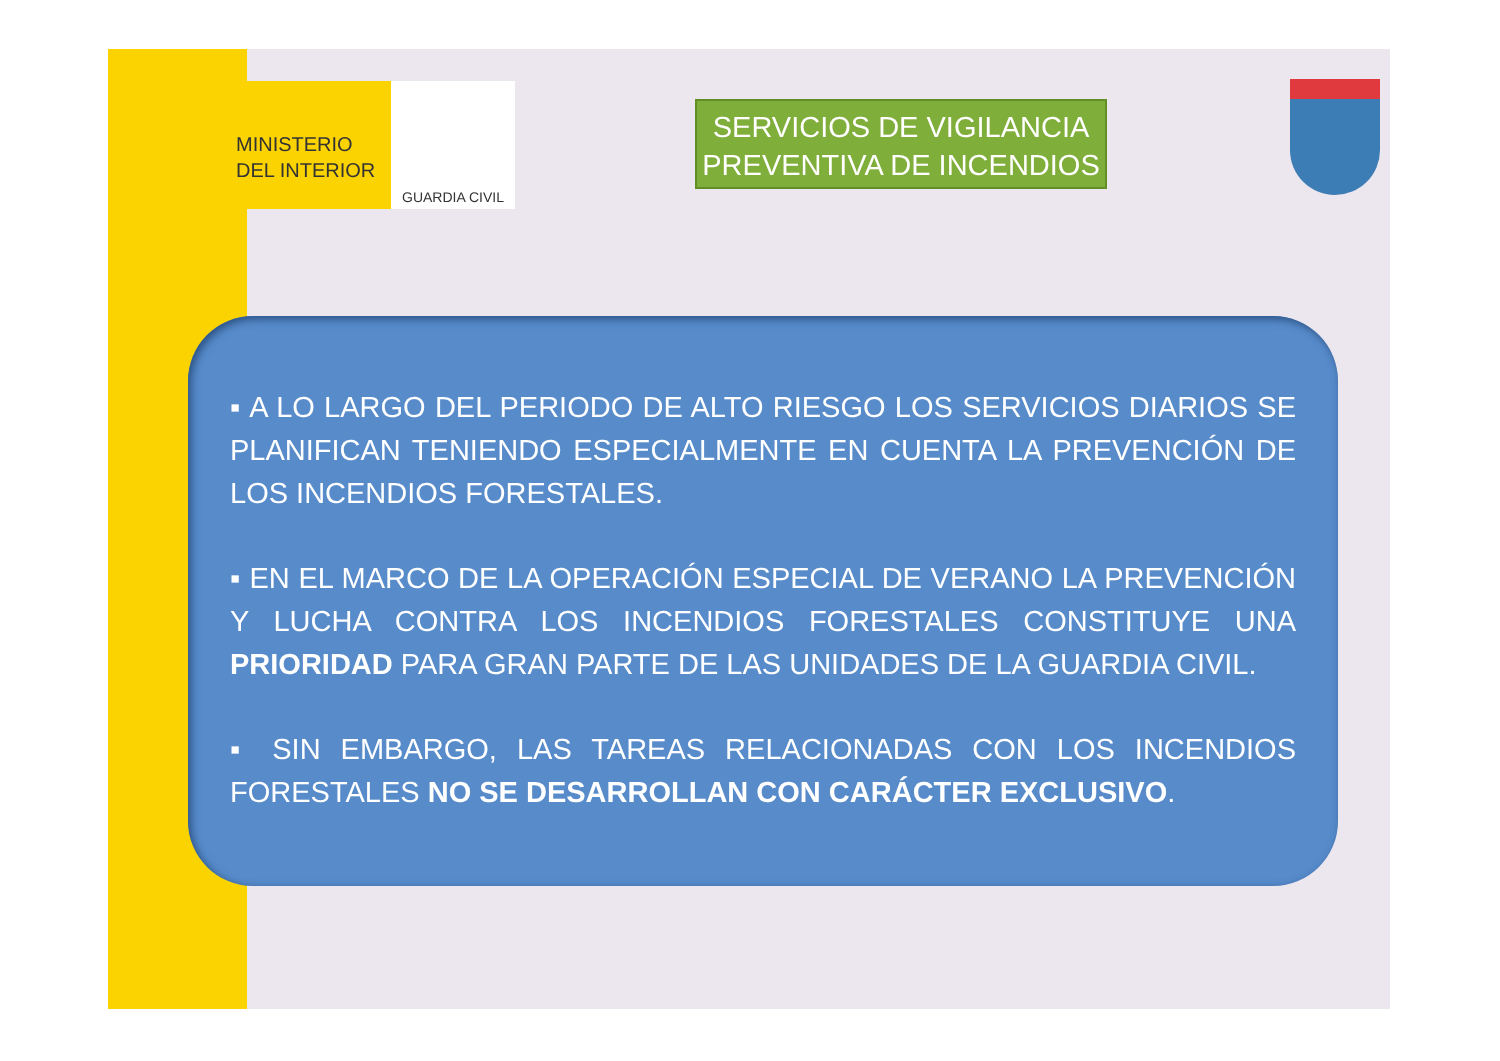MINISTERIO
DEL INTERIOR
GUARDIA CIVIL
SERVICIOS DE VIGILANCIA
PREVENTIVA DE INCENDIOS
▪ A LO LARGO DEL PERIODO DE ALTO RIESGO LOS SERVICIOS DIARIOS SE PLANIFICAN TENIENDO ESPECIALMENTE EN CUENTA LA PREVENCIÓN DE LOS INCENDIOS FORESTALES.
▪ EN EL MARCO DE LA OPERACIÓN ESPECIAL DE VERANO LA PREVENCIÓN Y LUCHA CONTRA LOS INCENDIOS FORESTALES CONSTITUYE UNA PRIORIDAD PARA GRAN PARTE DE LAS UNIDADES DE LA GUARDIA CIVIL.
▪ SIN EMBARGO, LAS TAREAS RELACIONADAS CON LOS INCENDIOS FORESTALES NO SE DESARROLLAN CON CARÁCTER EXCLUSIVO.